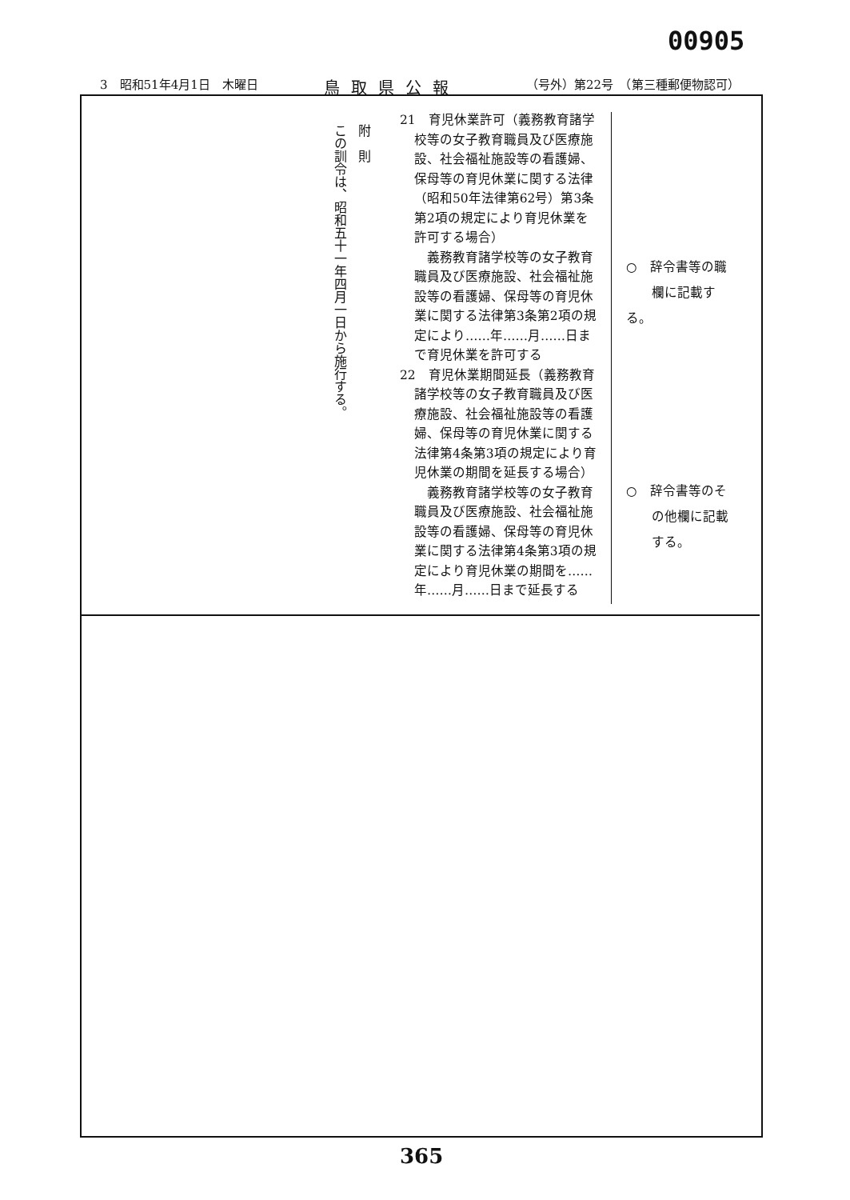00905
3　昭和51年4月1日　木曜日 鳥取県公報 （号外）第22号　（第三種郵便物認可）
附　則
この訓令は、昭和五十一年四月一日から施行する。
21　育児休業許可（義務教育諸学校等の女子教育職員及び医療施設、社会福祉施設等の看護婦、保母等の育児休業に関する法律（昭和50年法律第62号）第3条第2項の規定により育児休業を許可する場合）
　義務教育諸学校等の女子教育職員及び医療施設、社会福祉施設等の看護婦、保母等の育児休業に関する法律第3条第2項の規定により……年……月……日まで育児休業を許可する
22　育児休業期間延長（義務教育諸学校等の女子教育職員及び医療施設、社会福祉施設等の看護婦、保母等の育児休業に関する法律第4条第3項の規定により育児休業の期間を延長する場合）
　義務教育諸学校等の女子教育職員及び医療施設、社会福祉施設等の看護婦、保母等の育児休業に関する法律第4条第3項の規定により育児休業の期間を……年……月……日まで延長する
○　辞令書等の職
　　欄に記載する。
○　辞令書等のそ
　　の他欄に記載
　　する。
365